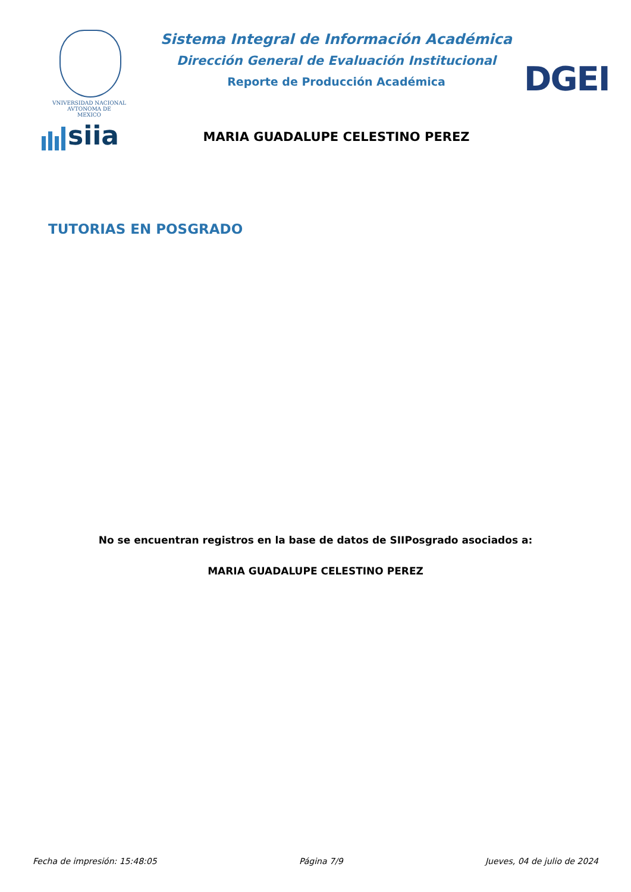VNIVERSIDAD NACIONAL
AVTONOMA DE
MEXICO
siia
Sistema Integral de Información Académica
Dirección General de Evaluación Institucional
Reporte de Producción Académica
MARIA GUADALUPE CELESTINO PEREZ
DGEI
TUTORIAS EN POSGRADO
No se encuentran registros en la base de datos de SIIPosgrado asociados a:
MARIA GUADALUPE CELESTINO PEREZ
Fecha de impresión: 15:48:05 Página 7/9 Jueves, 04 de julio de 2024